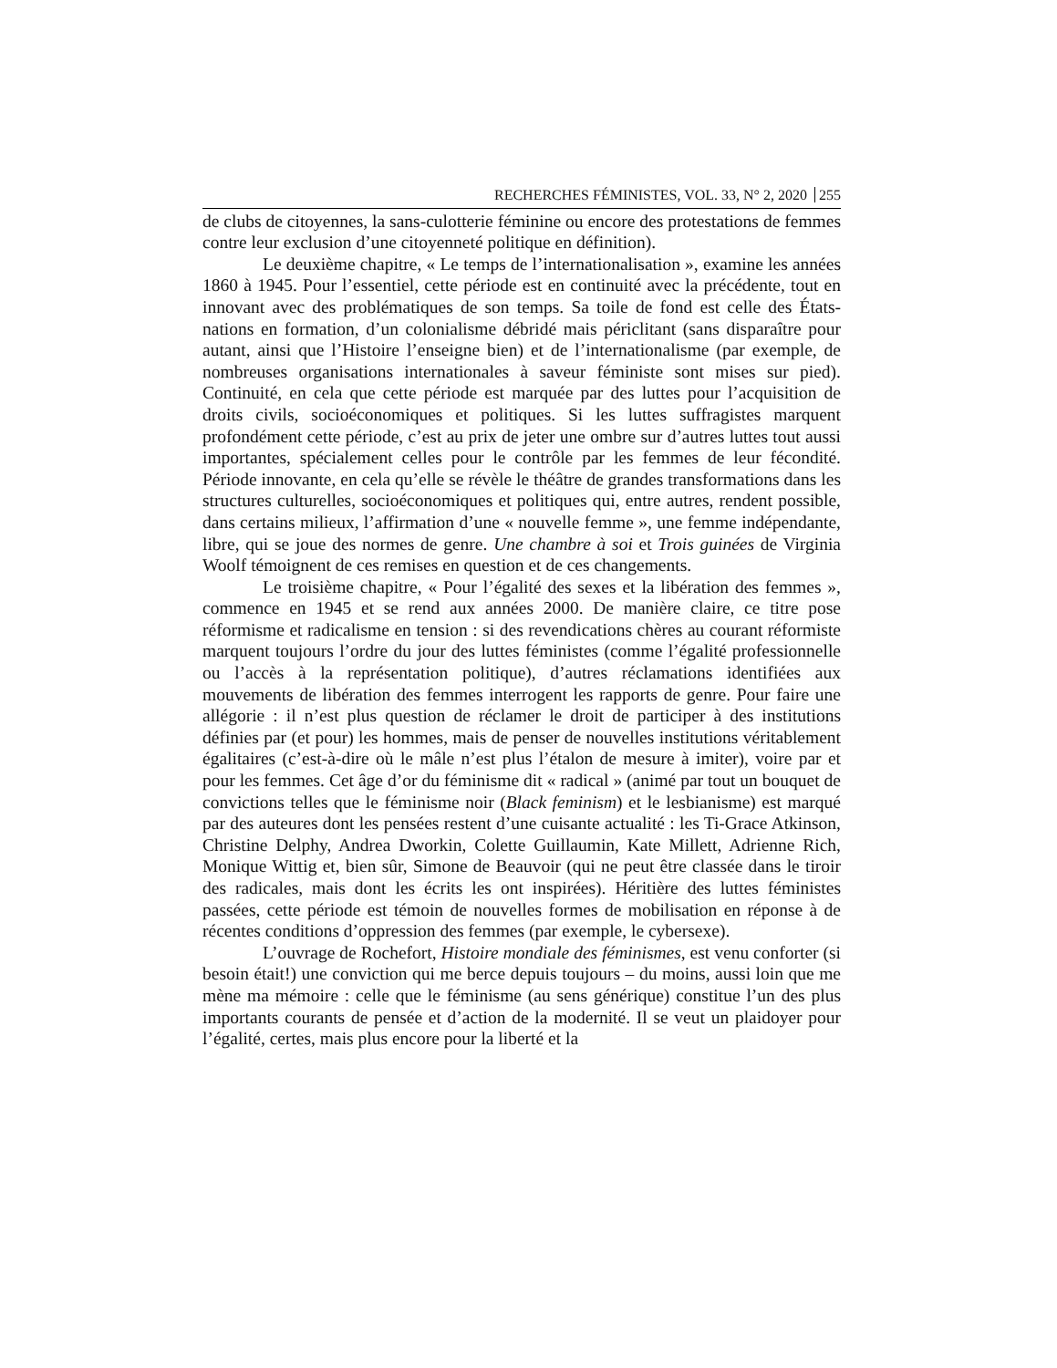RECHERCHES FÉMINISTES, VOL. 33, N° 2, 2020 255
de clubs de citoyennes, la sans-culotterie féminine ou encore des protestations de femmes contre leur exclusion d’une citoyenneté politique en définition).
Le deuxième chapitre, « Le temps de l’internationalisation », examine les années 1860 à 1945. Pour l’essentiel, cette période est en continuité avec la précédente, tout en innovant avec des problématiques de son temps. Sa toile de fond est celle des États-nations en formation, d’un colonialisme débridé mais périclitant (sans disparaître pour autant, ainsi que l’Histoire l’enseigne bien) et de l’internationalisme (par exemple, de nombreuses organisations internationales à saveur féministe sont mises sur pied). Continuité, en cela que cette période est marquée par des luttes pour l’acquisition de droits civils, socioéconomiques et politiques. Si les luttes suffragistes marquent profondément cette période, c’est au prix de jeter une ombre sur d’autres luttes tout aussi importantes, spécialement celles pour le contrôle par les femmes de leur fécondité. Période innovante, en cela qu’elle se révèle le théâtre de grandes transformations dans les structures culturelles, socioéconomiques et politiques qui, entre autres, rendent possible, dans certains milieux, l’affirmation d’une « nouvelle femme », une femme indépendante, libre, qui se joue des normes de genre. Une chambre à soi et Trois guinées de Virginia Woolf témoignent de ces remises en question et de ces changements.
Le troisième chapitre, « Pour l’égalité des sexes et la libération des femmes », commence en 1945 et se rend aux années 2000. De manière claire, ce titre pose réformisme et radicalisme en tension : si des revendications chères au courant réformiste marquent toujours l’ordre du jour des luttes féministes (comme l’égalité professionnelle ou l’accès à la représentation politique), d’autres réclamations identifiées aux mouvements de libération des femmes interrogent les rapports de genre. Pour faire une allégorie : il n’est plus question de réclamer le droit de participer à des institutions définies par (et pour) les hommes, mais de penser de nouvelles institutions véritablement égalitaires (c’est-à-dire où le mâle n’est plus l’étalon de mesure à imiter), voire par et pour les femmes. Cet âge d’or du féminisme dit « radical » (animé par tout un bouquet de convictions telles que le féminisme noir (Black feminism) et le lesbianisme) est marqué par des auteures dont les pensées restent d’une cuisante actualité : les Ti-Grace Atkinson, Christine Delphy, Andrea Dworkin, Colette Guillaumin, Kate Millett, Adrienne Rich, Monique Wittig et, bien sûr, Simone de Beauvoir (qui ne peut être classée dans le tiroir des radicales, mais dont les écrits les ont inspirées). Héritière des luttes féministes passées, cette période est témoin de nouvelles formes de mobilisation en réponse à de récentes conditions d’oppression des femmes (par exemple, le cybersexe).
L’ouvrage de Rochefort, Histoire mondiale des féminismes, est venu conforter (si besoin était!) une conviction qui me berce depuis toujours – du moins, aussi loin que me mène ma mémoire : celle que le féminisme (au sens générique) constitue l’un des plus importants courants de pensée et d’action de la modernité. Il se veut un plaidoyer pour l’égalité, certes, mais plus encore pour la liberté et la